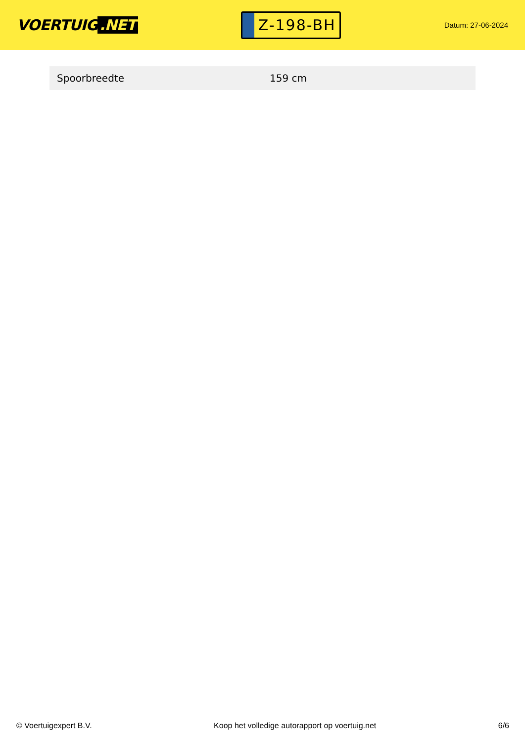VOERTUIG.NET
Z-198-BH
Datum: 27-06-2024
| Spoorbreedte | 159 cm |
© Voertuigexpert B.V. Koop het volledige autorapport op voertuig.net 6/6